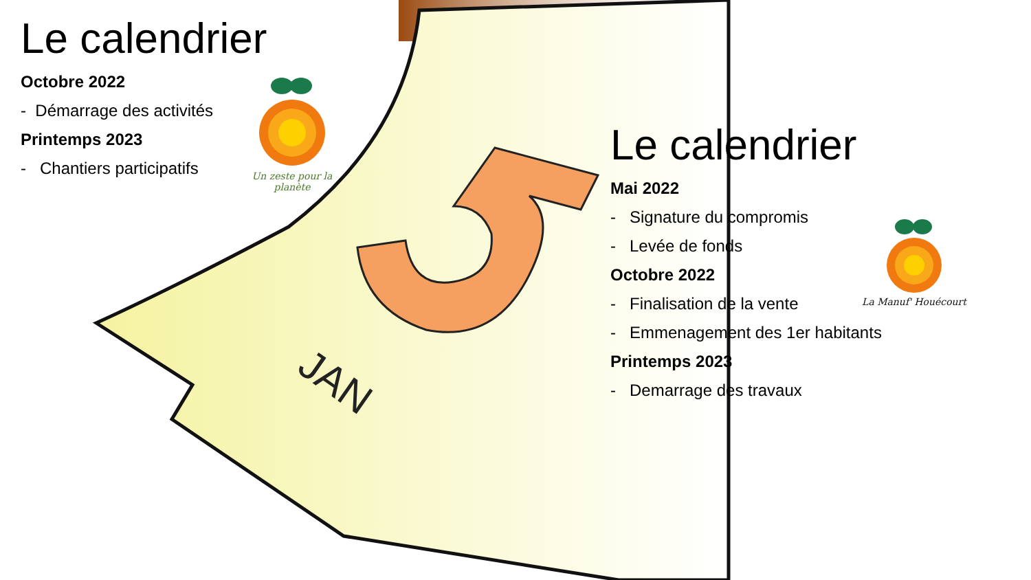JAN
Le calendrier
Octobre 2022
- Démarrage des activités
Printemps 2023
- Chantiers participatifs
Un zeste pour la planète
Le calendrier
Mai 2022
- Signature du compromis
- Levée de fonds
Octobre 2022
- Finalisation de la vente
- Emmenagement des 1er habitants
Printemps 2023
- Demarrage des travaux
La Manuf' Houécourt